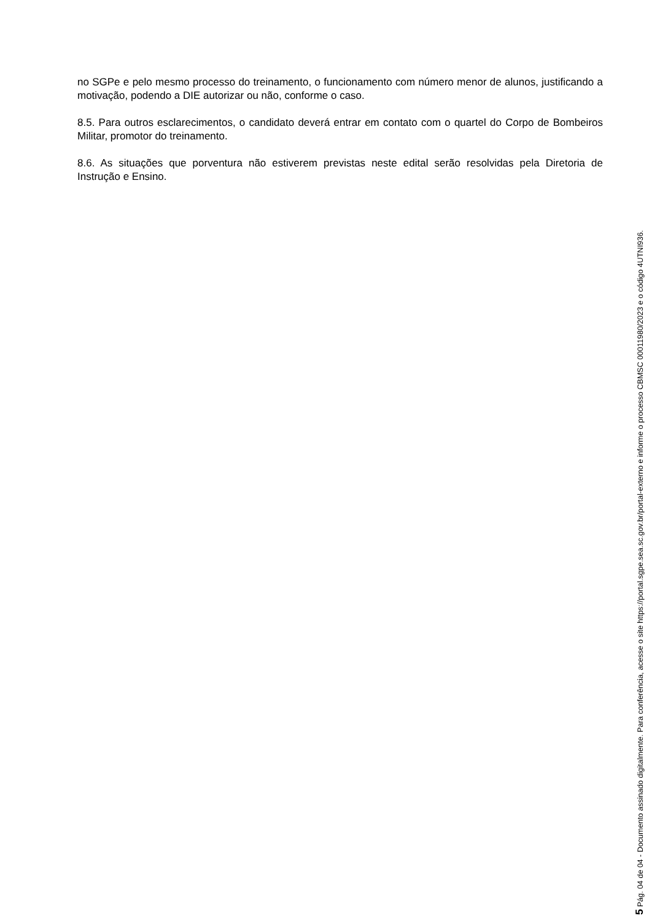no SGPe e pelo mesmo processo do treinamento, o funcionamento com número menor de alunos, justificando a motivação, podendo a DIE autorizar ou não, conforme o caso.
8.5. Para outros esclarecimentos, o candidato deverá entrar em contato com o quartel do Corpo de Bombeiros Militar, promotor do treinamento.
8.6. As situações que porventura não estiverem previstas neste edital serão resolvidas pela Diretoria de Instrução e Ensino.
5 Pág. 04 de 04 - Documento assinado digitalmente. Para conferência, acesse o site https://portal.sgpe.sea.sc.gov.br/portal-externo e informe o processo CBMSC 00011980/2023 e o código 4UTNI936.